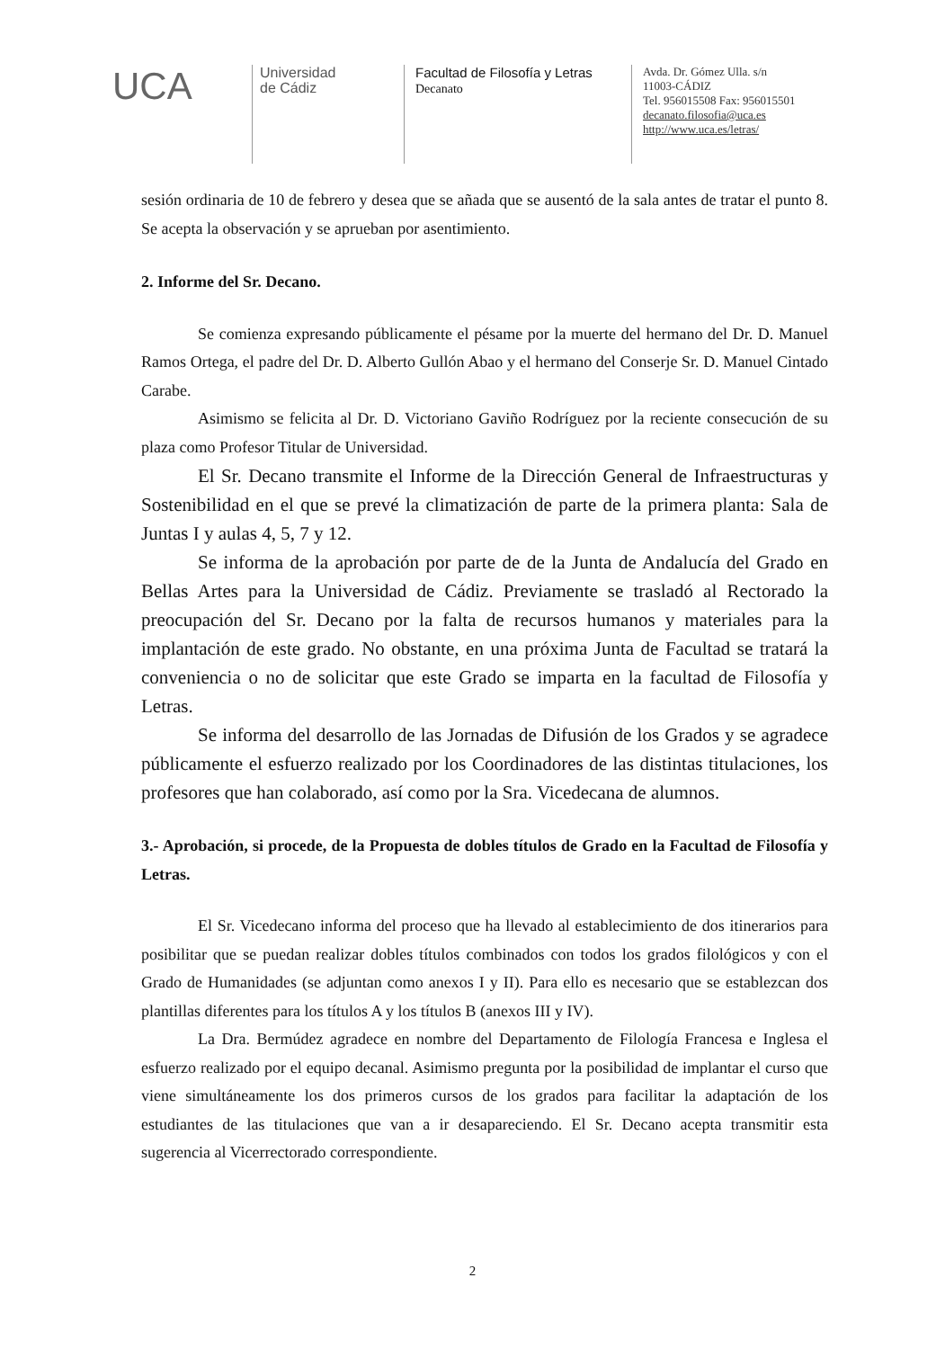UCA
Universidad
de Cádiz
Facultad de Filosofía y Letras
Decanato
Avda. Dr. Gómez Ulla. s/n
11003-CÁDIZ
Tel. 956015508 Fax: 956015501
decanato.filosofia@uca.es
http://www.uca.es/letras/
sesión ordinaria de 10 de febrero y desea que se añada que se ausentó de la sala antes de tratar el punto 8. Se acepta la observación y se aprueban por asentimiento.
2. Informe del Sr. Decano.
Se comienza expresando públicamente el pésame por la muerte del hermano del Dr. D. Manuel Ramos Ortega, el padre del Dr. D. Alberto Gullón Abao y el hermano del Conserje Sr. D. Manuel Cintado Carabe.
Asimismo se felicita al Dr. D. Victoriano Gaviño Rodríguez por la reciente consecución de su plaza como Profesor Titular de Universidad.
El Sr. Decano transmite el Informe de la Dirección General de Infraestructuras y Sostenibilidad en el que se prevé la climatización de parte de la primera planta: Sala de Juntas I y aulas 4, 5, 7 y 12.
Se informa de la aprobación por parte de de la Junta de Andalucía del Grado en Bellas Artes para la Universidad de Cádiz. Previamente se trasladó al Rectorado la preocupación del Sr. Decano por la falta de recursos humanos y materiales para la implantación de este grado. No obstante, en una próxima Junta de Facultad se tratará la conveniencia o no de solicitar que este Grado se imparta en la facultad de Filosofía y Letras.
Se informa del desarrollo de las Jornadas de Difusión de los Grados y se agradece públicamente el esfuerzo realizado por los Coordinadores de las distintas titulaciones, los profesores que han colaborado, así como por la Sra. Vicedecana de alumnos.
3.- Aprobación, si procede, de la Propuesta de dobles títulos de Grado en la Facultad de Filosofía y Letras.
El Sr. Vicedecano informa del proceso que ha llevado al establecimiento de dos itinerarios para posibilitar que se puedan realizar dobles títulos combinados con todos los grados filológicos y con el Grado de Humanidades (se adjuntan como anexos I y II). Para ello es necesario que se establezcan dos plantillas diferentes para los títulos A y los títulos B (anexos III y IV).
La Dra. Bermúdez agradece en nombre del Departamento de Filología Francesa e Inglesa el esfuerzo realizado por el equipo decanal. Asimismo pregunta por la posibilidad de implantar el curso que viene simultáneamente los dos primeros cursos de los grados para facilitar la adaptación de los estudiantes de las titulaciones que van a ir desapareciendo. El Sr. Decano acepta transmitir esta sugerencia al Vicerrectorado correspondiente.
2